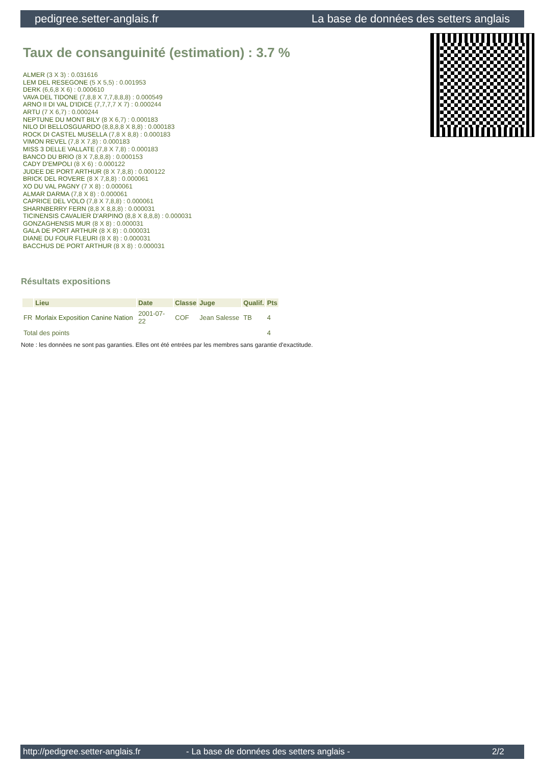pedigree.setter-anglais.fr La base de données des setters anglais
Taux de consanguinité (estimation) : 3.7 %
ALMER (3 X 3) : 0.031616
LEM DEL RESEGONE (5 X 5,5) : 0.001953
DERK (6,6,8 X 6) : 0.000610
VAVA DEL TIDONE (7,8,8 X 7,7,8,8,8) : 0.000549
ARNO II DI VAL D'IDICE (7,7,7,7 X 7) : 0.000244
ARTU (7 X 6,7) : 0.000244
NEPTUNE DU MONT BILY (8 X 6,7) : 0.000183
NILO DI BELLOSGUARDO (8,8,8,8 X 8,8) : 0.000183
ROCK DI CASTEL MUSELLA (7,8 X 8,8) : 0.000183
VIMON REVEL (7,8 X 7,8) : 0.000183
MISS 3 DELLE VALLATE (7,8 X 7,8) : 0.000183
BANCO DU BRIO (8 X 7,8,8,8) : 0.000153
CADY D'EMPOLI (8 X 6) : 0.000122
JUDEE DE PORT ARTHUR (8 X 7,8,8) : 0.000122
BRICK DEL ROVERE (8 X 7,8,8) : 0.000061
XO DU VAL PAGNY (7 X 8) : 0.000061
ALMAR DARMA (7,8 X 8) : 0.000061
CAPRICE DEL VOLO (7,8 X 7,8,8) : 0.000061
SHARNBERRY FERN (8,8 X 8,8,8) : 0.000031
TICINENSIS CAVALIER D'ARPINO (8,8 X 8,8,8) : 0.000031
GONZAGHENSIS MUR (8 X 8) : 0.000031
GALA DE PORT ARTHUR (8 X 8) : 0.000031
DIANE DU FOUR FLEURI (8 X 8) : 0.000031
BACCHUS DE PORT ARTHUR (8 X 8) : 0.000031
Résultats expositions
| | Lieu | Date | Classe | Juge | Qualif. | Pts |
| --- | --- | --- | --- | --- | --- | --- |
| FR | Morlaix Exposition Canine Nation | 2001-07-22 | COF | Jean Salesse | TB | 4 |
| Total des points | | | | | | 4 |
Note : les données ne sont pas garanties. Elles ont été entrées par les membres sans garantie d'exactitude.
http://pedigree.setter-anglais.fr - La base de données des setters anglais - 2/2